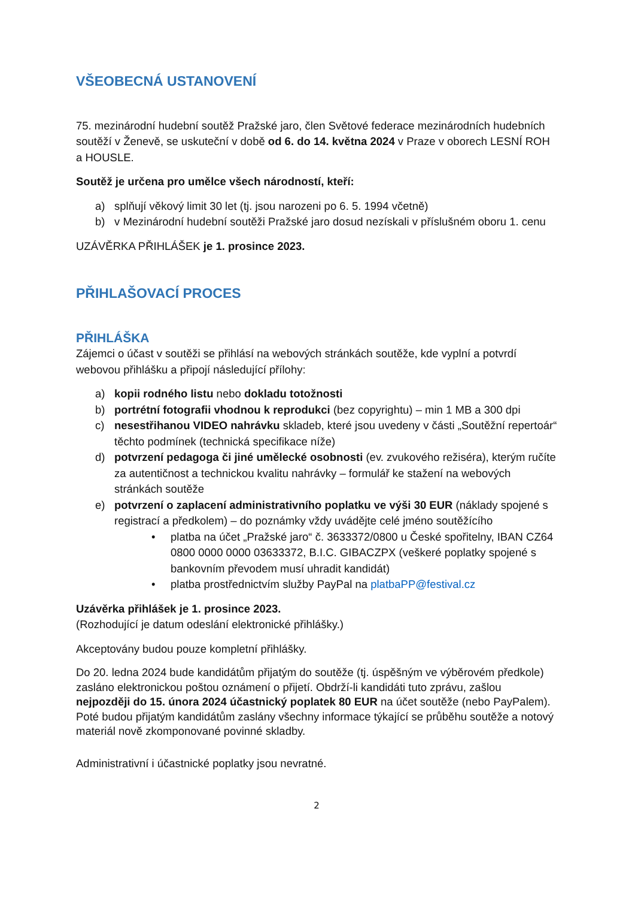VŠEOBECNÁ USTANOVENÍ
75. mezinárodní hudební soutěž Pražské jaro, člen Světové federace mezinárodních hudebních soutěží v Ženevě, se uskuteční v době od 6. do 14. května 2024 v Praze v oborech LESNÍ ROH a HOUSLE.
Soutěž je určena pro umělce všech národností, kteří:
a) splňují věkový limit 30 let (tj. jsou narozeni po 6. 5. 1994 včetně)
b) v Mezinárodní hudební soutěži Pražské jaro dosud nezískali v příslušném oboru 1. cenu
UZÁVĚRKA PŘIHLÁŠEK je 1. prosince 2023.
PŘIHLAŠOVACÍ PROCES
PŘIHLÁŠKA
Zájemci o účast v soutěži se přihlásí na webových stránkách soutěže, kde vyplní a potvrdí webovou přihlášku a připojí následující přílohy:
a) kopii rodného listu nebo dokladu totožnosti
b) portrétní fotografii vhodnou k reprodukci (bez copyrightu) – min 1 MB a 300 dpi
c) nesestřihanou VIDEO nahrávku skladeb, které jsou uvedeny v části „Soutěžní repertoár“ těchto podmínek (technická specifikace níže)
d) potvrzení pedagoga či jiné umělecké osobnosti (ev. zvukového režiséra), kterým ručíte za autentičnost a technickou kvalitu nahrávky – formulář ke stažení na webových stránkách soutěže
e) potvrzení o zaplacení administrativního poplatku ve výši 30 EUR (náklady spojené s registrací a předkolem) – do poznámky vždy uvádějte celé jméno soutěžícího
• platba na účet „Pražské jaro“ č. 3633372/0800 u České spořitelny, IBAN CZ64 0800 0000 0000 03633372, B.I.C. GIBACZPX (veškeré poplatky spojené s bankovním převodem musí uhradit kandidát)
• platba prostřednictvím služby PayPal na platbaPP@festival.cz
Uzávěrka přihlášek je 1. prosince 2023.
(Rozhodující je datum odeslání elektronické přihlášky.)
Akceptovány budou pouze kompletní přihlášky.
Do 20. ledna 2024 bude kandidátům přijatým do soutěže (tj. úspěšným ve výběrovém předkole) zasláno elektronickou poštou oznámení o přijetí. Obdrží-li kandidáti tuto zprávu, zašlou nejpozději do 15. února 2024 účastnický poplatek 80 EUR na účet soutěže (nebo PayPalem). Poté budou přijatým kandidátům zaslány všechny informace týkající se průběhu soutěže a notový materiál nově zkomponované povinné skladby.
Administrativní i účastnické poplatky jsou nevratné.
2